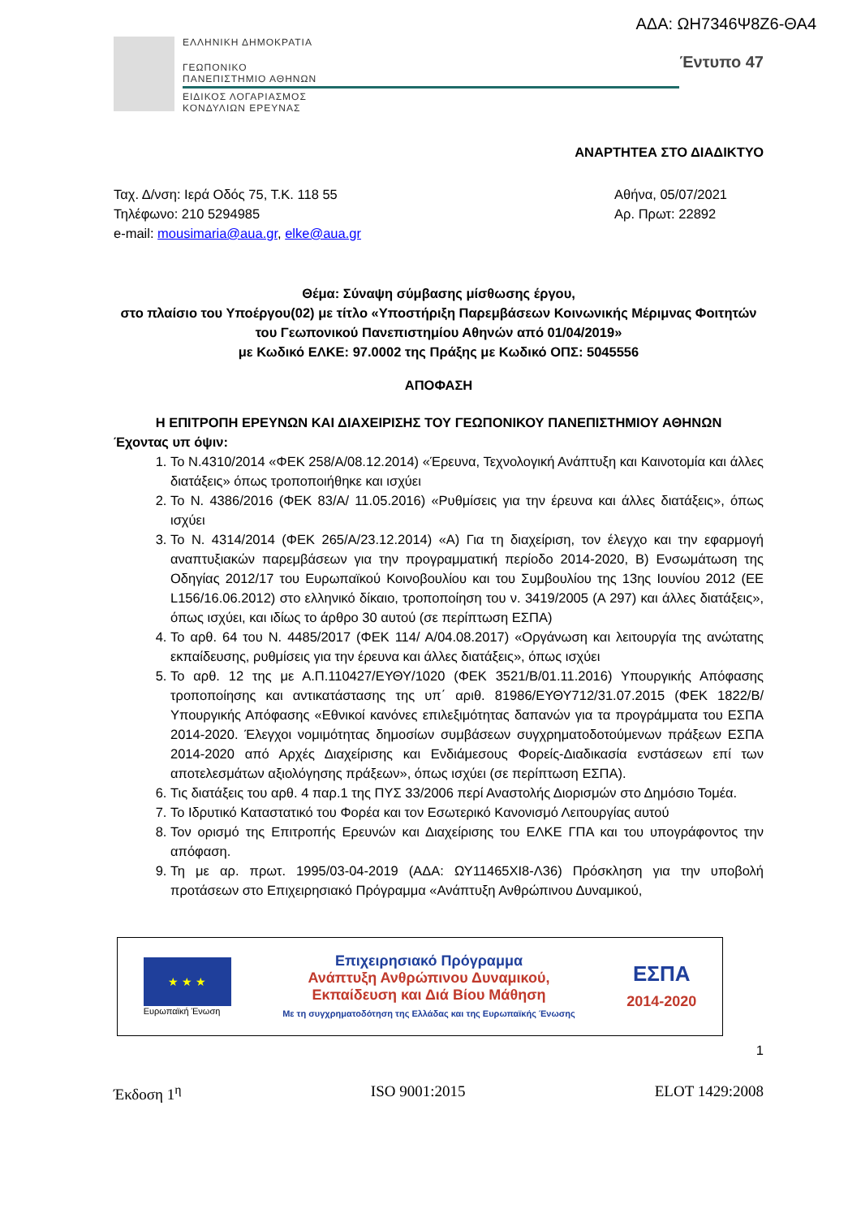ΑΔΑ: ΩΗ7346Ψ8Ζ6-ΘΑ4
ΕΛΛΗΝΙΚΗ ΔΗΜΟΚΡΑΤΙΑ
ΓΕΩΠΟΝΙΚΟ
ΠΑΝΕΠΙΣΤΗΜΙΟ ΑΘΗΝΩΝ
ΕΙΔΙΚΟΣ ΛΟΓΑΡΙΑΣΜΟΣ
ΚΟΝΔΥΛΙΩΝ ΕΡΕΥΝΑΣ
Έντυπο 47
ΑΝΑΡΤΗΤΕΑ ΣΤΟ ΔΙΑΔΙΚΤΥΟ
Ταχ. Δ/νση: Ιερά Οδός 75, Τ.Κ. 118 55
Τηλέφωνο: 210 5294985
e-mail: mousimaria@aua.gr, elke@aua.gr
Αθήνα, 05/07/2021
Αρ. Πρωτ: 22892
Θέμα: Σύναψη σύμβασης μίσθωσης έργου,
στο πλαίσιο του Υποέργου(02) με τίτλο «Υποστήριξη Παρεμβάσεων Κοινωνικής Μέριμνας Φοιτητών του Γεωπονικού Πανεπιστημίου Αθηνών από 01/04/2019»
με Κωδικό ΕΛΚΕ: 97.0002 της Πράξης με Κωδικό ΟΠΣ: 5045556
ΑΠΟΦΑΣΗ
Η ΕΠΙΤΡΟΠΗ ΕΡΕΥΝΩΝ ΚΑΙ ΔΙΑΧΕΙΡΙΣΗΣ ΤΟΥ ΓΕΩΠΟΝΙΚΟΥ ΠΑΝΕΠΙΣΤΗΜΙΟΥ ΑΘΗΝΩΝ
Έχοντας υπ όψιν:
1. Το Ν.4310/2014 «ΦΕΚ 258/Α/08.12.2014) «Έρευνα, Τεχνολογική Ανάπτυξη και Καινοτομία και άλλες διατάξεις» όπως τροποποιήθηκε και ισχύει
2. Το Ν. 4386/2016 (ΦΕΚ 83/Α/ 11.05.2016) «Ρυθμίσεις για την έρευνα και άλλες διατάξεις», όπως ισχύει
3. Το Ν. 4314/2014 (ΦΕΚ 265/Α/23.12.2014) «Α) Για τη διαχείριση, τον έλεγχο και την εφαρμογή αναπτυξιακών παρεμβάσεων για την προγραμματική περίοδο 2014-2020, Β) Ενσωμάτωση της Οδηγίας 2012/17 του Ευρωπαϊκού Κοινοβουλίου και του Συμβουλίου της 13ης Ιουνίου 2012 (ΕΕ L156/16.06.2012) στο ελληνικό δίκαιο, τροποποίηση του ν. 3419/2005 (Α 297) και άλλες διατάξεις», όπως ισχύει, και ιδίως το άρθρο 30 αυτού (σε περίπτωση ΕΣΠΑ)
4. Το αρθ. 64 του Ν. 4485/2017 (ΦΕΚ 114/ Α/04.08.2017) «Οργάνωση και λειτουργία της ανώτατης εκπαίδευσης, ρυθμίσεις για την έρευνα και άλλες διατάξεις», όπως ισχύει
5. Το αρθ. 12 της με Α.Π.110427/ΕΥΘΥ/1020 (ΦΕΚ 3521/Β/01.11.2016) Υπουργικής Απόφασης τροποποίησης και αντικατάστασης της υπ΄ αριθ. 81986/ΕΥΘΥ712/31.07.2015 (ΦΕΚ 1822/Β/Υπουργικής Απόφασης «Εθνικοί κανόνες επιλεξιμότητας δαπανών για τα προγράμματα του ΕΣΠΑ 2014-2020. Έλεγχοι νομιμότητας δημοσίων συμβάσεων συγχρηματοδοτούμενων πράξεων ΕΣΠΑ 2014-2020 από Αρχές Διαχείρισης και Ενδιάμεσους Φορείς-Διαδικασία ενστάσεων επί των αποτελεσμάτων αξιολόγησης πράξεων», όπως ισχύει (σε περίπτωση ΕΣΠΑ).
6. Τις διατάξεις του αρθ. 4 παρ.1 της ΠΥΣ 33/2006 περί Αναστολής Διορισμών στο Δημόσιο Τομέα.
7. Το Ιδρυτικό Καταστατικό του Φορέα και τον Εσωτερικό Κανονισμό Λειτουργίας αυτού
8. Τον ορισμό της Επιτροπής Ερευνών και Διαχείρισης του ΕΛΚΕ ΓΠΑ και του υπογράφοντος την απόφαση.
9. Τη με αρ. πρωτ. 1995/03-04-2019 (ΑΔΑ: ΩΥ11465ΧΙ8-Λ36) Πρόσκληση για την υποβολή προτάσεων στο Επιχειρησιακό Πρόγραμμα «Ανάπτυξη Ανθρώπινου Δυναμικού,
★ ★ ★
Ευρωπαϊκή Ένωση
Επιχειρησιακό Πρόγραμμα
Ανάπτυξη Ανθρώπινου Δυναμικού,
Εκπαίδευση και Διά Βίου Μάθηση
Με τη συγχρηματοδότηση της Ελλάδας και της Ευρωπαϊκής Ένωσης
ΕΣΠΑ
2014-2020
1
Έκδοση 1<sup>η</sup> ISO 9001:2015 ELOT 1429:2008